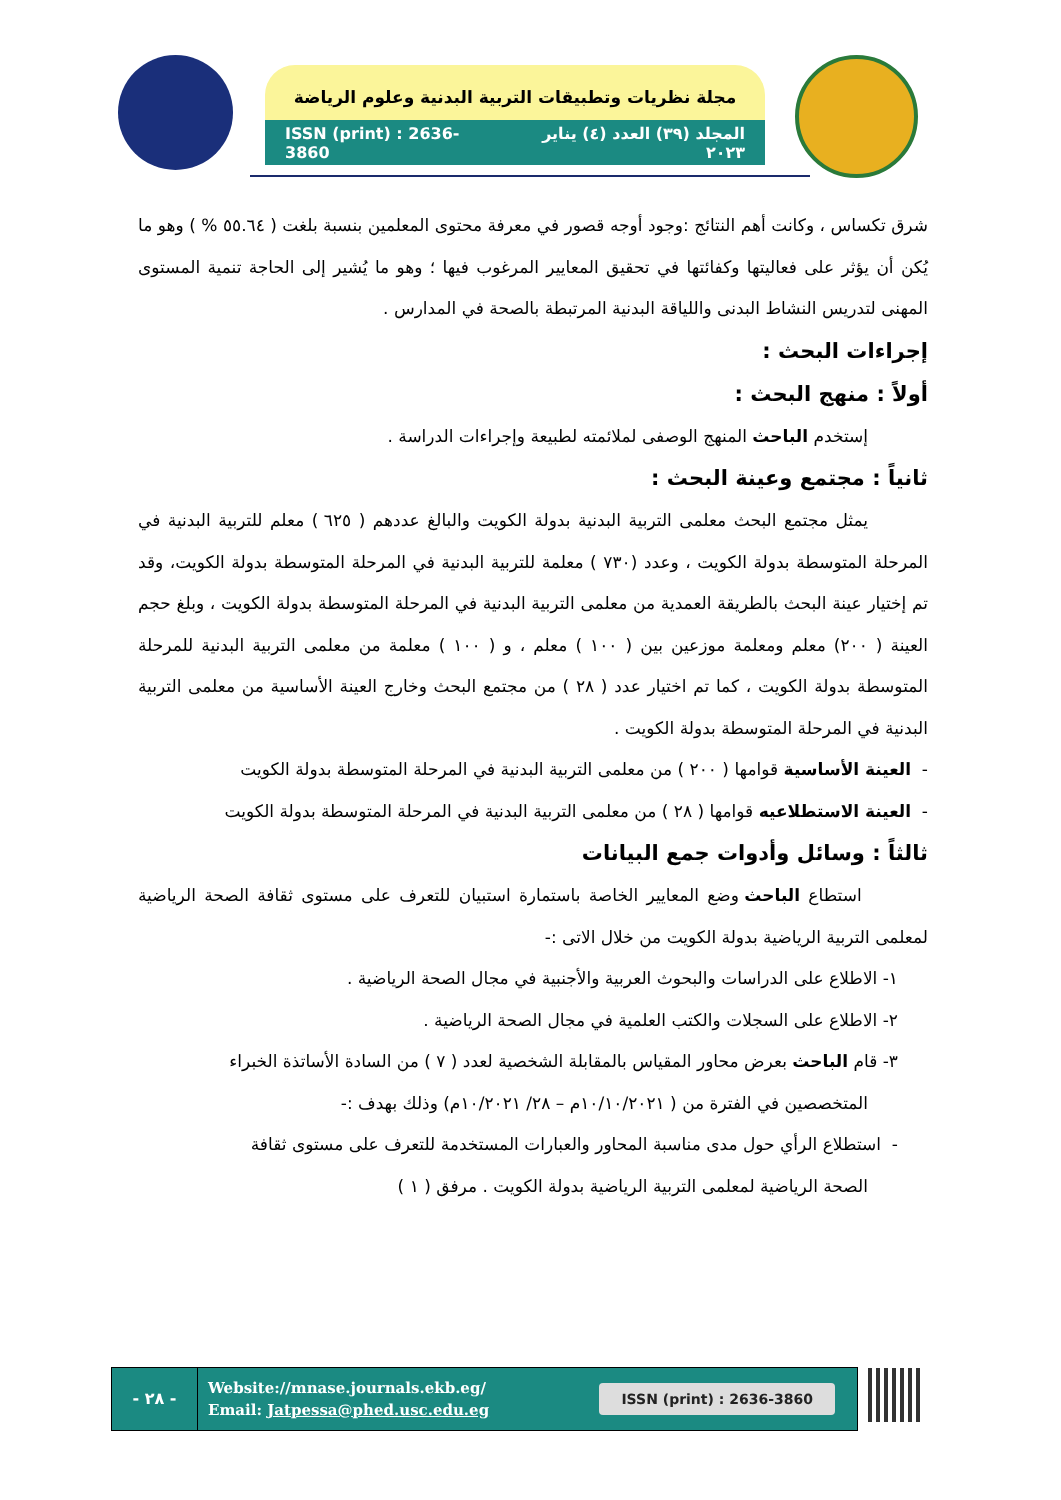مجلة نظريات وتطبيقات التربية البدنية وعلوم الرياضة
ISSN (print) : 2636-3860 المجلد (٣٩) العدد (٤) يناير ٢٠٢٣
شرق تكساس ، وكانت أهم النتائج :وجود أوجه قصور في معرفة محتوى المعلمين بنسبة بلغت ( ٥٥.٦٤ % ) وهو ما يُكن أن يؤثر على فعاليتها وكفائتها في تحقيق المعايير المرغوب فيها ؛ وهو ما يُشير إلى الحاجة تنمية المستوى المهنى لتدريس النشاط البدنى واللياقة البدنية المرتبطة بالصحة في المدارس .
إجراءات البحث :
أولاً : منهج البحث :
إستخدم الباحث المنهج الوصفى لملائمته لطبيعة وإجراءات الدراسة .
ثانياً : مجتمع وعينة البحث :
يمثل مجتمع البحث معلمى التربية البدنية بدولة الكويت والبالغ عددهم ( ٦٢٥ ) معلم للتربية البدنية في المرحلة المتوسطة بدولة الكويت ، وعدد (٧٣٠ ) معلمة للتربية البدنية في المرحلة المتوسطة بدولة الكويت، وقد تم إختيار عينة البحث بالطريقة العمدية من معلمى التربية البدنية في المرحلة المتوسطة بدولة الكويت ، وبلغ حجم العينة ( ٢٠٠) معلم ومعلمة موزعين بين ( ١٠٠ ) معلم ، و ( ١٠٠ ) معلمة من معلمى التربية البدنية للمرحلة المتوسطة بدولة الكويت ، كما تم اختيار عدد ( ٢٨ ) من مجتمع البحث وخارج العينة الأساسية من معلمى التربية البدنية في المرحلة المتوسطة بدولة الكويت .
- العينة الأساسية قوامها ( ٢٠٠ ) من معلمى التربية البدنية في المرحلة المتوسطة بدولة الكويت
- العينة الاستطلاعيه قوامها ( ٢٨ ) من معلمى التربية البدنية في المرحلة المتوسطة بدولة الكويت
ثالثاً : وسائل وأدوات جمع البيانات
استطاع الباحث وضع المعايير الخاصة باستمارة استبيان للتعرف على مستوى ثقافة الصحة الرياضية لمعلمى التربية الرياضية بدولة الكويت من خلال الاتى :-
١- الاطلاع على الدراسات والبحوث العربية والأجنبية في مجال الصحة الرياضية .
٢- الاطلاع على السجلات والكتب العلمية في مجال الصحة الرياضية .
٣- قام الباحث بعرض محاور المقياس بالمقابلة الشخصية لعدد ( ٧ ) من السادة الأساتذة الخبراء
المتخصصين في الفترة من ( ١٠/١٠/٢٠٢١م – ٢٨/ ١٠/٢٠٢١م) وذلك بهدف :-
- استطلاع الرأي حول مدى مناسبة المحاور والعبارات المستخدمة للتعرف على مستوى ثقافة
الصحة الرياضية لمعلمى التربية الرياضية بدولة الكويت . مرفق ( ١ )
- ٢٨ -
Website://mnase.journals.ekb.eg/
Email: Jatpessa@phed.usc.edu.eg
ISSN (print) : 2636-3860